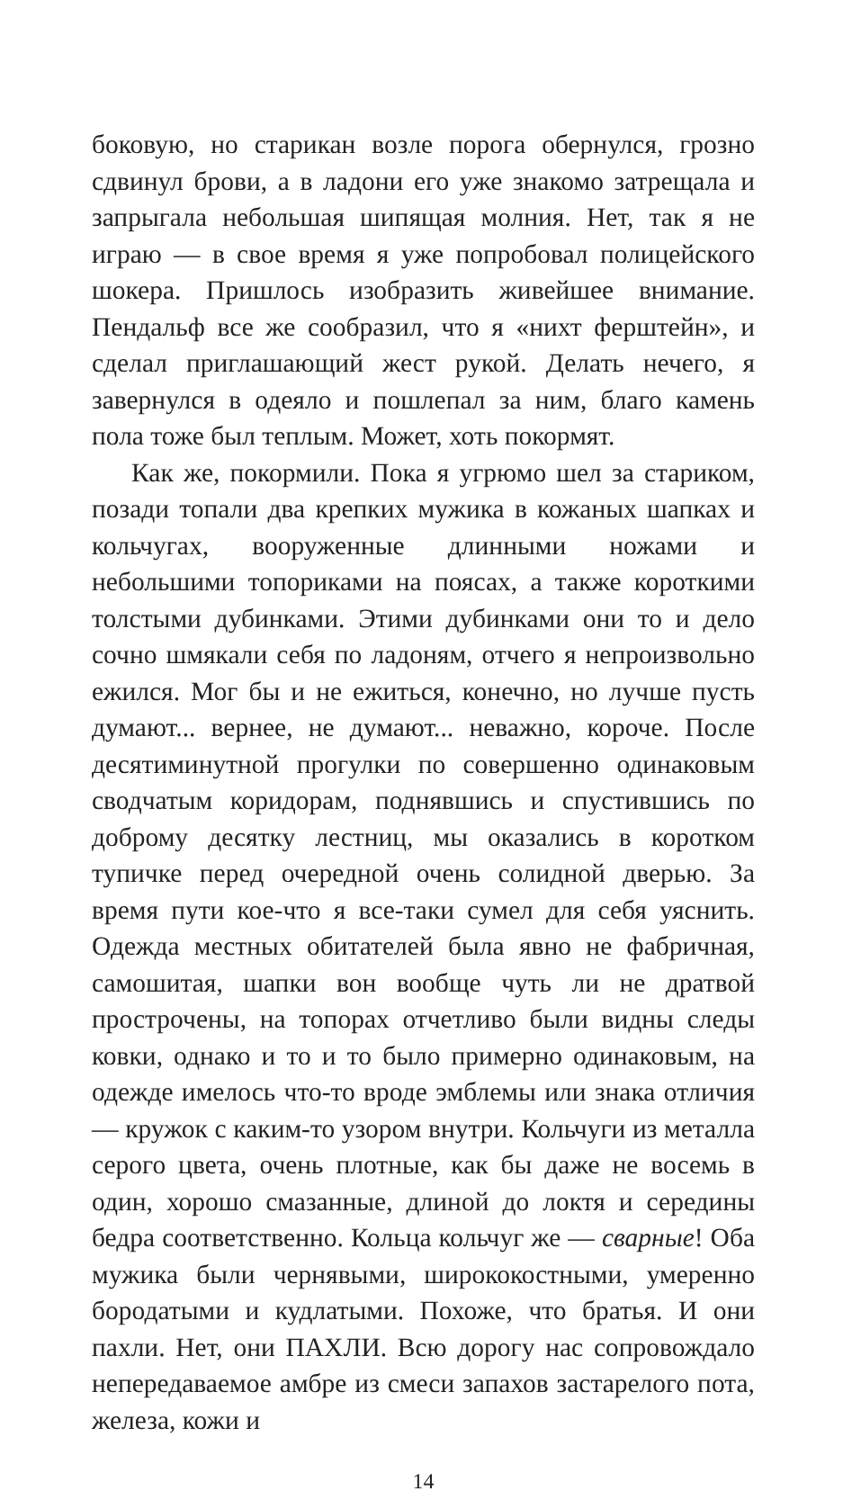боковую, но старикан возле порога обернулся, грозно сдвинул брови, а в ладони его уже знакомо затрещала и запрыгала небольшая шипящая молния. Нет, так я не играю — в свое время я уже попробовал полицейского шокера. Пришлось изобразить живейшее внимание. Пендальф все же сообразил, что я «нихт ферштейн», и сделал приглашающий жест рукой. Делать нечего, я завернулся в одеяло и пошлепал за ним, благо камень пола тоже был теплым. Может, хоть покормят.
Как же, покормили. Пока я угрюмо шел за стариком, позади топали два крепких мужика в кожаных шапках и кольчугах, вооруженные длинными ножами и небольшими топориками на поясах, а также короткими толстыми дубинками. Этими дубинками они то и дело сочно шмякали себя по ладоням, отчего я непроизвольно ежился. Мог бы и не ежиться, конечно, но лучше пусть думают... вернее, не думают... неважно, короче. После десятиминутной прогулки по совершенно одинаковым сводчатым коридорам, поднявшись и спустившись по доброму десятку лестниц, мы оказались в коротком тупичке перед очередной очень солидной дверью. За время пути кое-что я все-таки сумел для себя уяснить. Одежда местных обитателей была явно не фабричная, самошитая, шапки вон вообще чуть ли не дратвой прострочены, на топорах отчетливо были видны следы ковки, однако и то и то было примерно одинаковым, на одежде имелось что-то вроде эмблемы или знака отличия — кружок с каким-то узором внутри. Кольчуги из металла серого цвета, очень плотные, как бы даже не восемь в один, хорошо смазанные, длиной до локтя и середины бедра соответственно. Кольца кольчуг же — сварные! Оба мужика были чернявыми, ширококостными, умеренно бородатыми и кудлатыми. Похоже, что братья. И они пахли. Нет, они ПАХЛИ. Всю дорогу нас сопровождало непередаваемое амбре из смеси запахов застарелого пота, железа, кожи и
14